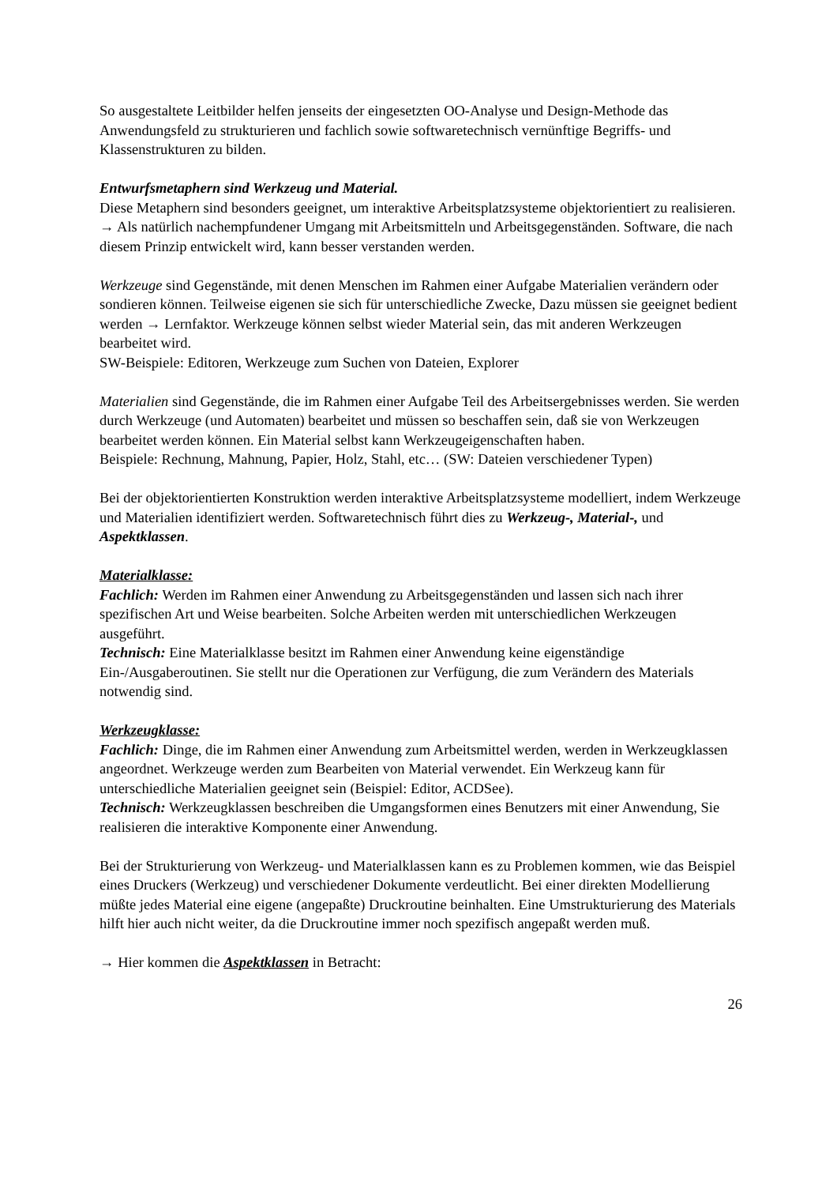So ausgestaltete Leitbilder helfen jenseits der eingesetzten OO-Analyse und Design-Methode das Anwendungsfeld zu strukturieren und fachlich sowie softwaretechnisch vernünftige Begriffs- und Klassenstrukturen zu bilden.
Entwurfsmetaphern sind Werkzeug und Material.
Diese Metaphern sind besonders geeignet, um interaktive Arbeitsplatzsysteme objektorientiert zu realisieren. → Als natürlich nachempfundener Umgang mit Arbeitsmitteln und Arbeitsgegenständen. Software, die nach diesem Prinzip entwickelt wird, kann besser verstanden werden.
Werkzeuge sind Gegenstände, mit denen Menschen im Rahmen einer Aufgabe Materialien verändern oder sondieren können. Teilweise eigenen sie sich für unterschiedliche Zwecke, Dazu müssen sie geeignet bedient werden → Lernfaktor. Werkzeuge können selbst wieder Material sein, das mit anderen Werkzeugen bearbeitet wird.
SW-Beispiele: Editoren, Werkzeuge zum Suchen von Dateien, Explorer
Materialien sind Gegenstände, die im Rahmen einer Aufgabe Teil des Arbeitsergebnisses werden. Sie werden durch Werkzeuge (und Automaten) bearbeitet und müssen so beschaffen sein, daß sie von Werkzeugen bearbeitet werden können. Ein Material selbst kann Werkzeugeigenschaften haben.
Beispiele: Rechnung, Mahnung, Papier, Holz, Stahl, etc… (SW: Dateien verschiedener Typen)
Bei der objektorientierten Konstruktion werden interaktive Arbeitsplatzsysteme modelliert, indem Werkzeuge und Materialien identifiziert werden. Softwaretechnisch führt dies zu Werkzeug-, Material-, und Aspektklassen.
Materialklasse:
Fachlich: Werden im Rahmen einer Anwendung zu Arbeitsgegenständen und lassen sich nach ihrer spezifischen Art und Weise bearbeiten. Solche Arbeiten werden mit unterschiedlichen Werkzeugen ausgeführt.
Technisch: Eine Materialklasse besitzt im Rahmen einer Anwendung keine eigenständige Ein-/Ausgaberoutinen. Sie stellt nur die Operationen zur Verfügung, die zum Verändern des Materials notwendig sind.
Werkzeugklasse:
Fachlich: Dinge, die im Rahmen einer Anwendung zum Arbeitsmittel werden, werden in Werkzeugklassen angeordnet. Werkzeuge werden zum Bearbeiten von Material verwendet. Ein Werkzeug kann für unterschiedliche Materialien geeignet sein (Beispiel: Editor, ACDSee).
Technisch: Werkzeugklassen beschreiben die Umgangsformen eines Benutzers mit einer Anwendung, Sie realisieren die interaktive Komponente einer Anwendung.
Bei der Strukturierung von Werkzeug- und Materialklassen kann es zu Problemen kommen, wie das Beispiel eines Druckers (Werkzeug) und verschiedener Dokumente verdeutlicht. Bei einer direkten Modellierung müßte jedes Material eine eigene (angepaßte) Druckroutine beinhalten. Eine Umstrukturierung des Materials hilft hier auch nicht weiter, da die Druckroutine immer noch spezifisch angepaßt werden muß.
→ Hier kommen die Aspektklassen in Betracht:
26